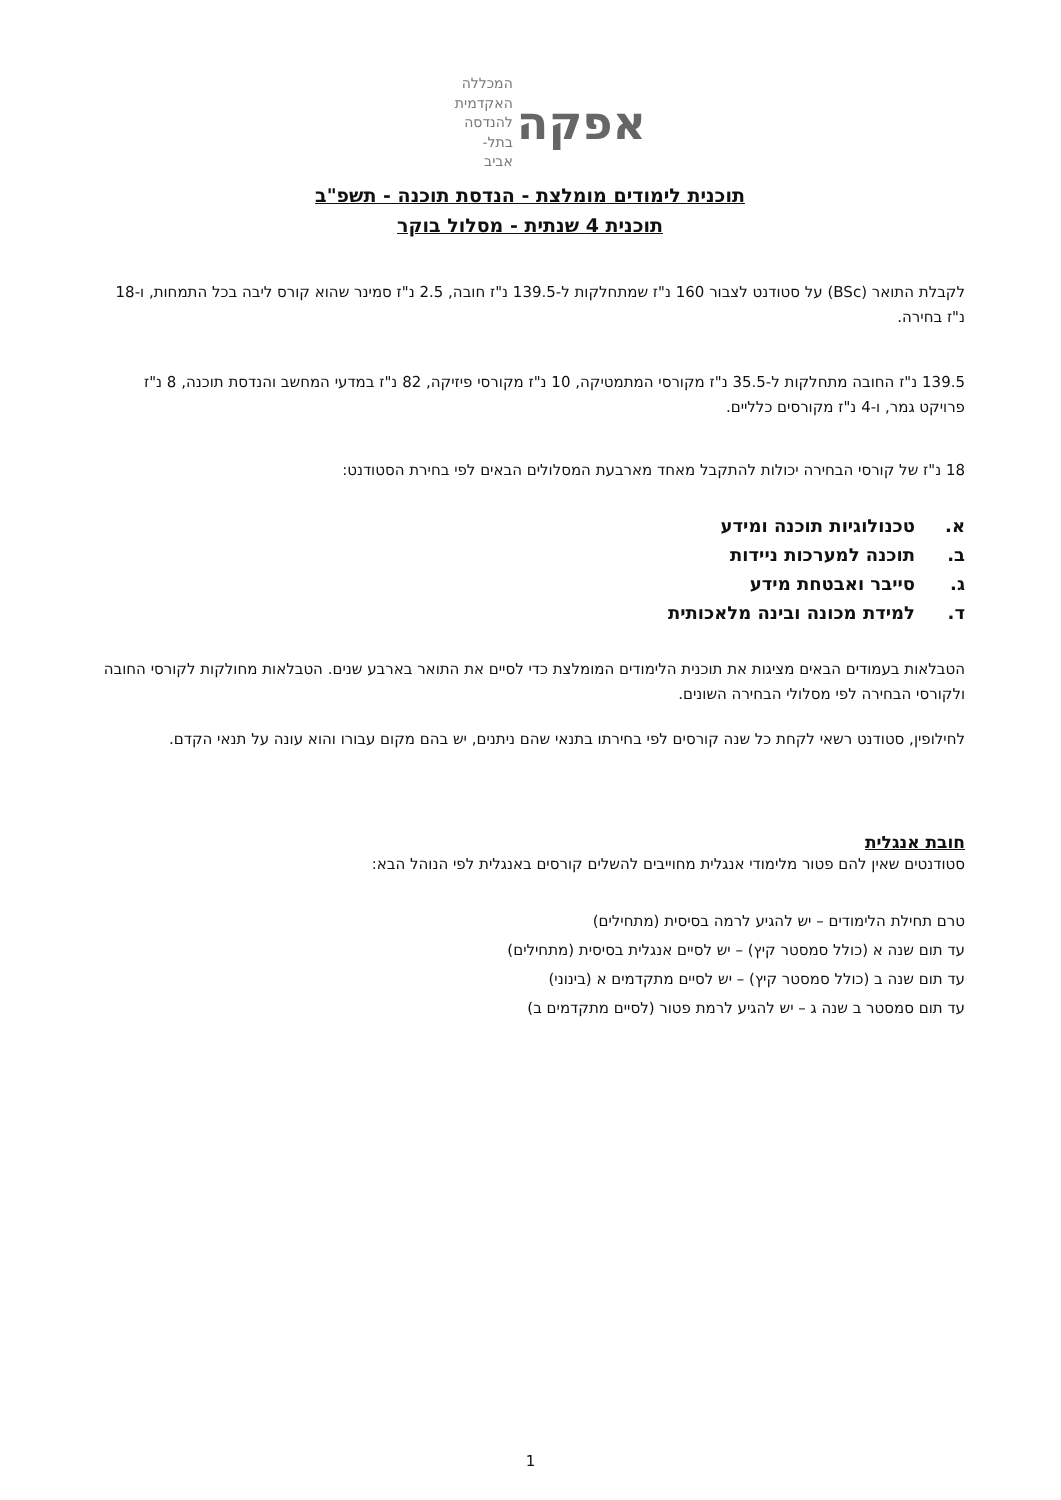אפקה
המכללה האקדמית
להנדסה בתל-אביב
תוכנית לימודים מומלצת - הנדסת תוכנה - תשפ"ב
תוכנית 4 שנתית - מסלול בוקר
לקבלת התואר (BSc) על סטודנט לצבור 160 נ"ז שמתחלקות ל-139.5 נ"ז חובה, 2.5 נ"ז סמינר שהוא קורס ליבה בכל התמחות, ו-18 נ"ז בחירה.
139.5 נ"ז החובה מתחלקות ל-35.5 נ"ז מקורסי המתמטיקה, 10 נ"ז מקורסי פיזיקה, 82 נ"ז במדעי המחשב והנדסת תוכנה, 8 נ"ז פרויקט גמר, ו-4 נ"ז מקורסים כלליים.
18 נ"ז של קורסי הבחירה יכולות להתקבל מאחד מארבעת המסלולים הבאים לפי בחירת הסטודנט:
א. טכנולוגיות תוכנה ומידע
ב. תוכנה למערכות ניידות
ג. סייבר ואבטחת מידע
ד. למידת מכונה ובינה מלאכותית
הטבלאות בעמודים הבאים מציגות את תוכנית הלימודים המומלצת כדי לסיים את התואר בארבע שנים. הטבלאות מחולקות לקורסי החובה ולקורסי הבחירה לפי מסלולי הבחירה השונים.
לחילופין, סטודנט רשאי לקחת כל שנה קורסים לפי בחירתו בתנאי שהם ניתנים, יש בהם מקום עבורו והוא עונה על תנאי הקדם.
חובת אנגלית
סטודנטים שאין להם פטור מלימודי אנגלית מחוייבים להשלים קורסים באנגלית לפי הנוהל הבא:
טרם תחילת הלימודים – יש להגיע לרמה בסיסית (מתחילים)
עד תום שנה א (כולל סמסטר קיץ) – יש לסיים אנגלית בסיסית (מתחילים)
עד תום שנה ב (כולל סמסטר קיץ) – יש לסיים מתקדמים א (בינוני)
עד תום סמסטר ב שנה ג – יש להגיע לרמת פטור (לסיים מתקדמים ב)
1